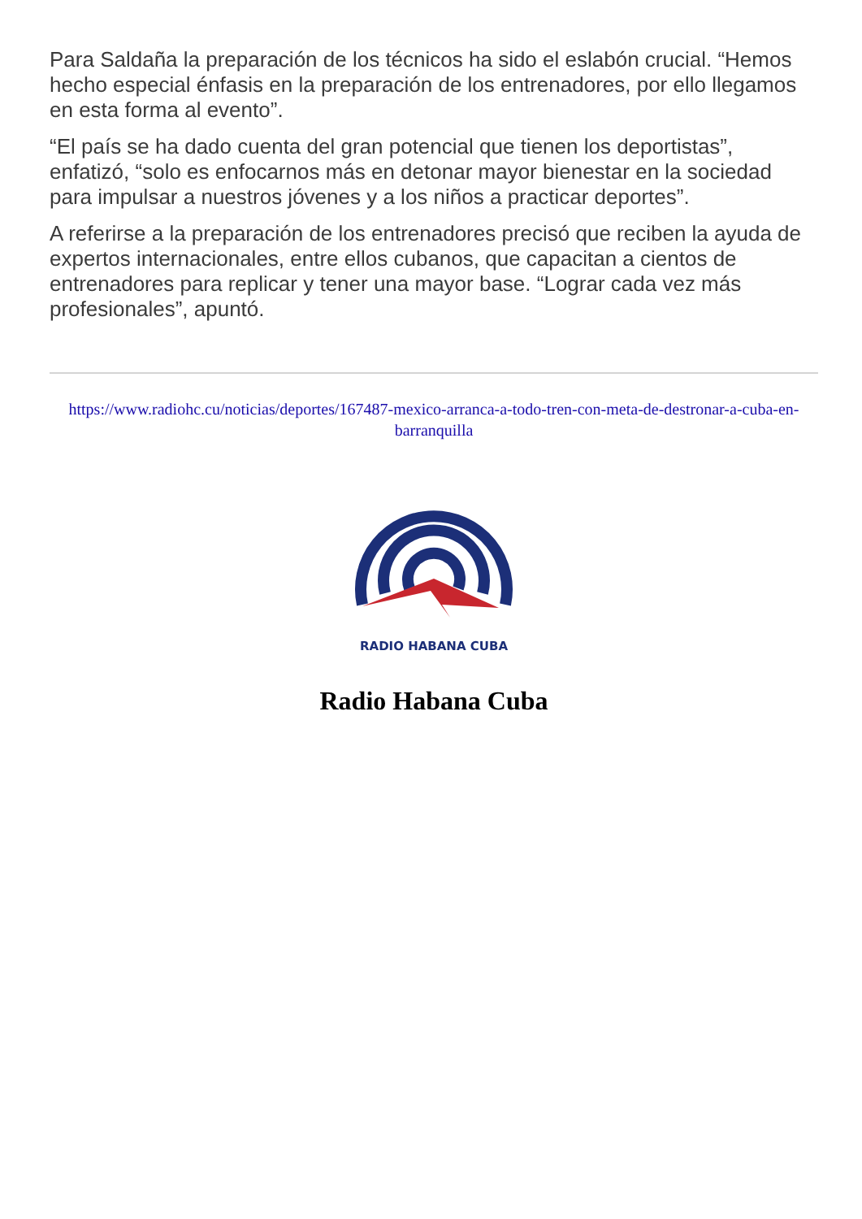Para Saldaña la preparación de los técnicos ha sido el eslabón crucial. “Hemos hecho especial énfasis en la preparación de los entrenadores, por ello llegamos en esta forma al evento”.
“El país se ha dado cuenta del gran potencial que tienen los deportistas”, enfatizó, “solo es enfocarnos más en detonar mayor bienestar en la sociedad para impulsar a nuestros jóvenes y a los niños a practicar deportes”.
A referirse a la preparación de los entrenadores precisó que reciben la ayuda de expertos internacionales, entre ellos cubanos, que capacitan a cientos de entrenadores para replicar y tener una mayor base. “Lograr cada vez más profesionales”, apuntó.
https://www.radiohc.cu/noticias/deportes/167487-mexico-arranca-a-todo-tren-con-meta-de-destronar-a-cuba-en-barranquilla
RADIO HABANA CUBA
Radio Habana Cuba